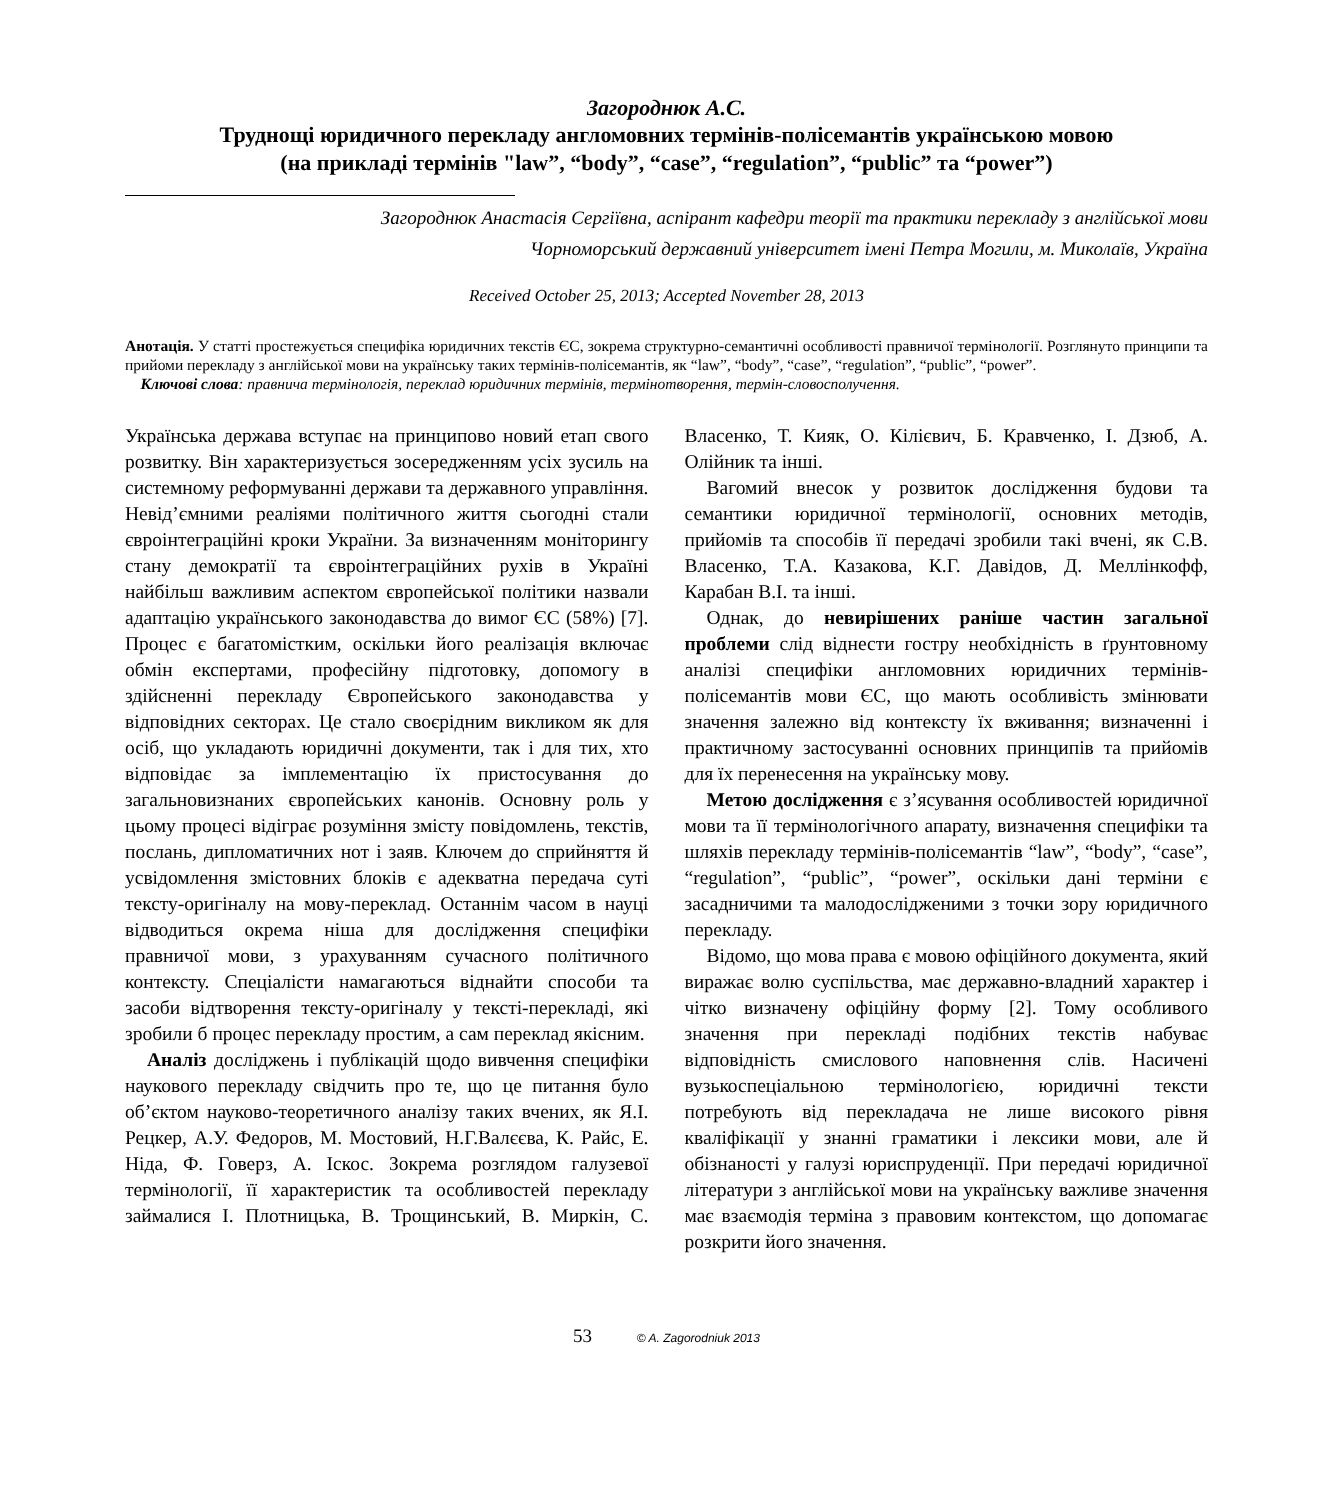Загороднюк А.С.
Труднощі юридичного перекладу англомовних термінів-полісемантів українською мовою
(на прикладі термінів "law”, “body”, “case”, “regulation”, “public” та “power”)
Загороднюк Анастасія Сергіївна, аспірант кафедри теорії та практики перекладу з англійської мови
Чорноморський державний університет імені Петра Могили, м. Миколаїв, Україна
Received October 25, 2013; Accepted November 28, 2013
Анотація. У статті простежується специфіка юридичних текстів ЄС, зокрема структурно-семантичні особливості правничої термінології. Розглянуто принципи та прийоми перекладу з англійської мови на українську таких термінів-полісемантів, як “law”, “body”, “case”, “regulation”, “public”, “power”.
Ключові слова: правнича термінологія, переклад юридичних термінів, термінотворення, термін-словосполучення.
Українська держава вступає на принципово новий етап свого розвитку. Він характеризується зосередженням усіх зусиль на системному реформуванні держави та державного управління. Невід’ємними реаліями політичного життя сьогодні стали євроінтеграційні кроки України. За визначенням моніторингу стану демократії та євроінтеграційних рухів в Україні найбільш важливим аспектом європейської політики назвали адаптацію українського законодавства до вимог ЄС (58%) [7]. Процес є багатомістким, оскільки його реалізація включає обмін експертами, професійну підготовку, допомогу в здійсненні перекладу Європейського законодавства у відповідних секторах. Це стало своєрідним викликом як для осіб, що укладають юридичні документи, так і для тих, хто відповідає за імплементацію їх пристосування до загальновизнаних європейських канонів. Основну роль у цьому процесі відіграє розуміння змісту повідомлень, текстів, послань, дипломатичних нот і заяв. Ключем до сприйняття й усвідомлення змістовних блоків є адекватна передача суті тексту-оригіналу на мову-переклад. Останнім часом в науці відводиться окрема ніша для дослідження специфіки правничої мови, з урахуванням сучасного політичного контексту. Спеціалісти намагаються віднайти способи та засоби відтворення тексту-оригіналу у тексті-перекладі, які зробили б процес перекладу простим, а сам переклад якісним.
Аналіз досліджень і публікацій щодо вивчення специфіки наукового перекладу свідчить про те, що це питання було об’єктом науково-теоретичного аналізу таких вчених, як Я.І. Рецкер, А.У. Федоров, М. Мостовий, Н.Г.Валєєва, К. Райс, Е. Ніда, Ф. Говерз, А. Іскос. Зокрема розглядом галузевої термінології, її характеристик та особливостей перекладу займалися І. Плотницька, В. Трощинський, В. Миркін, С. Власенко, Т. Кияк, О. Кілієвич, Б. Кравченко, І. Дзюб, А. Олійник та інші.
Вагомий внесок у розвиток дослідження будови та семантики юридичної термінології, основних методів, прийомів та способів її передачі зробили такі вчені, як С.В. Власенко, Т.А. Казакова, К.Г. Давідов, Д. Меллінкофф, Карабан В.І. та інші.
Однак, до невирішених раніше частин загальної проблеми слід віднести гостру необхідність в ґрунтовному аналізі специфіки англомовних юридичних термінів-полісемантів мови ЄС, що мають особливість змінювати значення залежно від контексту їх вживання; визначенні і практичному застосуванні основних принципів та прийомів для їх перенесення на українську мову.
Метою дослідження є з’ясування особливостей юридичної мови та її термінологічного апарату, визначення специфіки та шляхів перекладу термінів-полісемантів “law”, “body”, “case”, “regulation”, “public”, “power”, оскільки дані терміни є засадничими та малодослідженими з точки зору юридичного перекладу.
Відомо, що мова права є мовою офіційного документа, який виражає волю суспільства, має державно-владний характер і чітко визначену офіційну форму [2]. Тому особливого значення при перекладі подібних текстів набуває відповідність смислового наповнення слів. Насичені вузькоспеціальною термінологією, юридичні тексти потребують від перекладача не лише високого рівня кваліфікації у знанні граматики і лексики мови, але й обізнаності у галузі юриспруденції. При передачі юридичної літератури з англійської мови на українську важливе значення має взаємодія терміна з правовим контекстом, що допомагає розкрити його значення.
53 © A. Zagorodniuk 2013